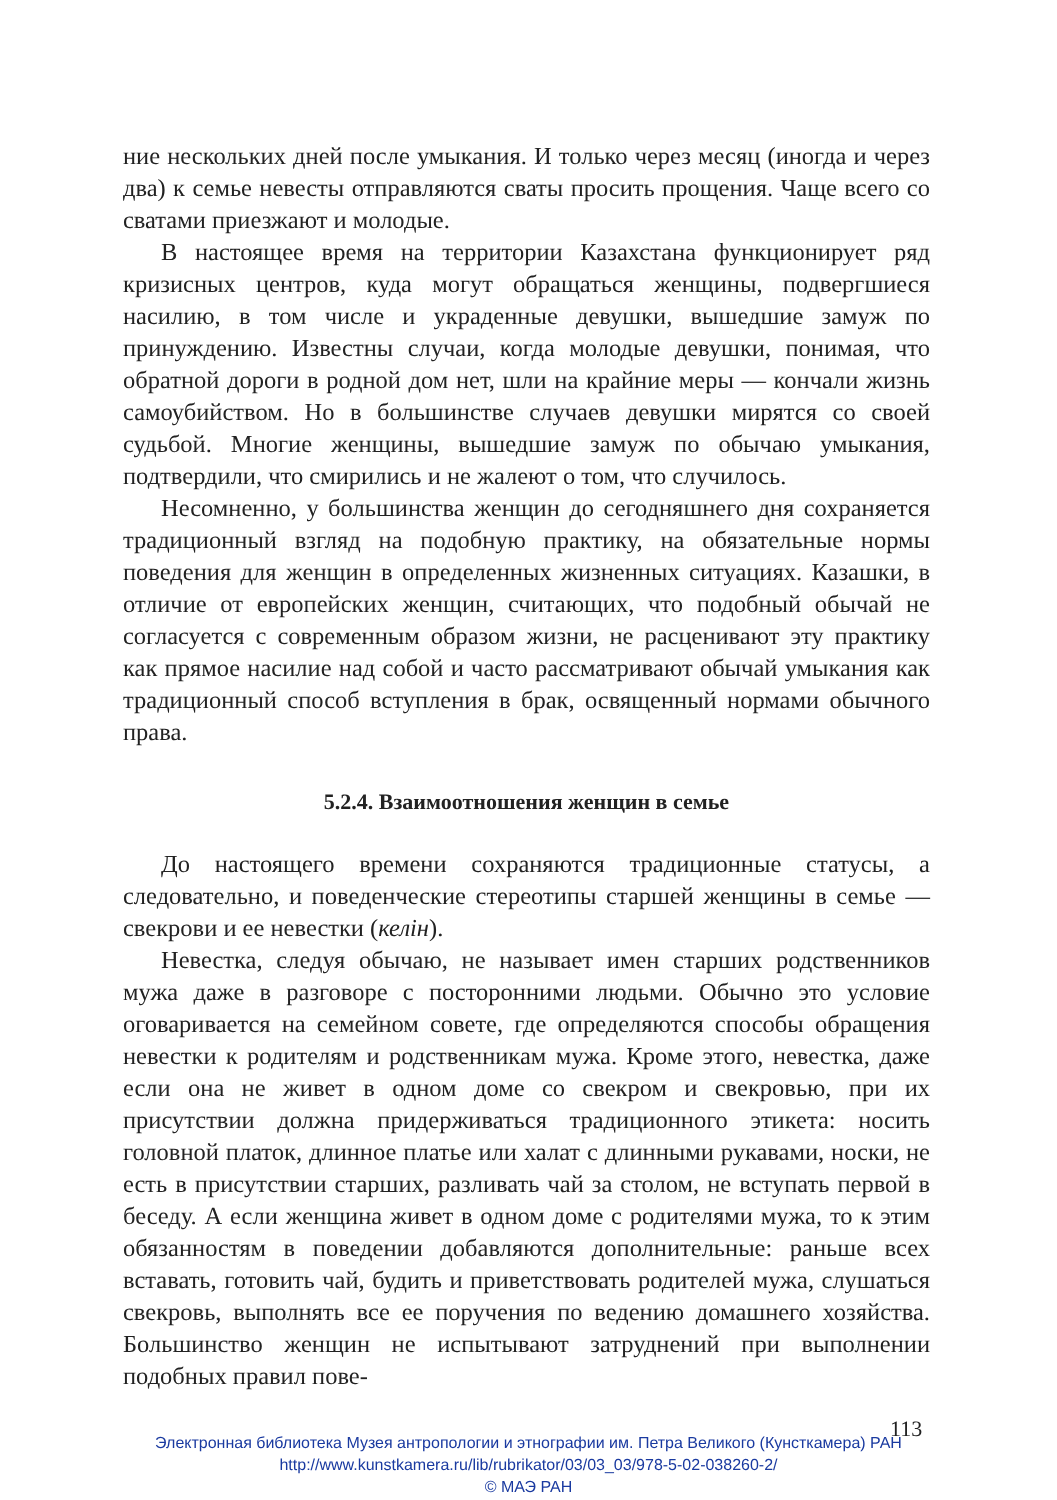ние нескольких дней после умыкания. И только через месяц (иногда и через два) к семье невесты отправляются сваты просить прощения. Чаще всего со сватами приезжают и молодые.
В настоящее время на территории Казахстана функционирует ряд кризисных центров, куда могут обращаться женщины, подвергшиеся насилию, в том числе и украденные девушки, вышедшие замуж по принуждению. Известны случаи, когда молодые девушки, понимая, что обратной дороги в родной дом нет, шли на крайние меры — кончали жизнь самоубийством. Но в большинстве случаев девушки мирятся со своей судьбой. Многие женщины, вышедшие замуж по обычаю умыкания, подтвердили, что смирились и не жалеют о том, что случилось.
Несомненно, у большинства женщин до сегодняшнего дня сохраняется традиционный взгляд на подобную практику, на обязательные нормы поведения для женщин в определенных жизненных ситуациях. Казашки, в отличие от европейских женщин, считающих, что подобный обычай не согласуется с современным образом жизни, не расценивают эту практику как прямое насилие над собой и часто рассматривают обычай умыкания как традиционный способ вступления в брак, освященный нормами обычного права.
5.2.4. Взаимоотношения женщин в семье
До настоящего времени сохраняются традиционные статусы, а следовательно, и поведенческие стереотипы старшей женщины в семье — свекрови и ее невестки (келін).
Невестка, следуя обычаю, не называет имен старших родственников мужа даже в разговоре с посторонними людьми. Обычно это условие оговаривается на семейном совете, где определяются способы обращения невестки к родителям и родственникам мужа. Кроме этого, невестка, даже если она не живет в одном доме со свекром и свекровью, при их присутствии должна придерживаться традиционного этикета: носить головной платок, длинное платье или халат с длинными рукавами, носки, не есть в присутствии старших, разливать чай за столом, не вступать первой в беседу. А если женщина живет в одном доме с родителями мужа, то к этим обязанностям в поведении добавляются дополнительные: раньше всех вставать, готовить чай, будить и приветствовать родителей мужа, слушаться свекровь, выполнять все ее поручения по ведению домашнего хозяйства. Большинство женщин не испытывают затруднений при выполнении подобных правил пове-
113
Электронная библиотека Музея антропологии и этнографии им. Петра Великого (Кунсткамера) РАН
http://www.kunstkamera.ru/lib/rubrikator/03/03_03/978-5-02-038260-2/
© МАЭ РАН